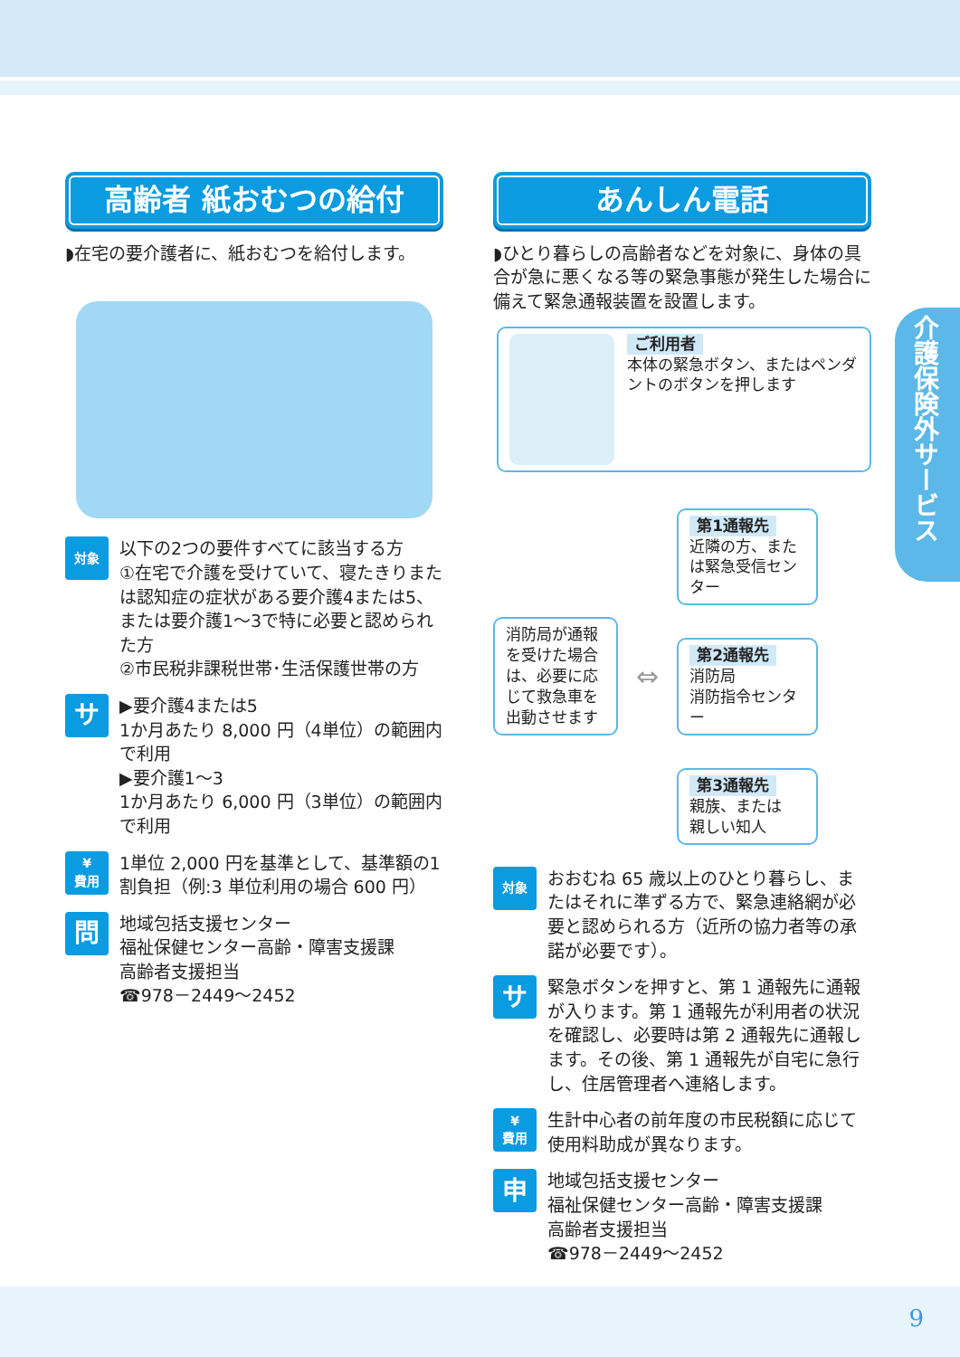介護保険外サービス
高齢者 紙おむつの給付
◗在宅の要介護者に、紙おむつを給付します。
対象
以下の2つの要件すべてに該当する方
①在宅で介護を受けていて、寝たきりまたは認知症の症状がある要介護4または5、または要介護1～3で特に必要と認められた方
②市民税非課税世帯･生活保護世帯の方
サ
▶要介護4または5
1か月あたり 8,000 円（4単位）の範囲内で利用
▶要介護1～3
1か月あたり 6,000 円（3単位）の範囲内で利用
¥
費用
1単位 2,000 円を基準として、基準額の1割負担（例:3 単位利用の場合 600 円）
問
地域包括支援センター
福祉保健センター高齢・障害支援課
高齢者支援担当
☎978－2449～2452
あんしん電話
◗ひとり暮らしの高齢者などを対象に、身体の具合が急に悪くなる等の緊急事態が発生した場合に備えて緊急通報装置を設置します。
ご利用者
本体の緊急ボタン、またはペンダントのボタンを押します
消防局が通報を受けた場合は、必要に応じて救急車を出動させます
⇔
第1通報先
近隣の方、または緊急受信センター
第2通報先
消防局
消防指令センター
第3通報先
親族、または
親しい知人
対象
おおむね 65 歳以上のひとり暮らし、またはそれに準ずる方で、緊急連絡網が必要と認められる方（近所の協力者等の承諾が必要です）。
サ
緊急ボタンを押すと、第 1 通報先に通報が入ります。第 1 通報先が利用者の状況を確認し、必要時は第 2 通報先に通報します。その後、第 1 通報先が自宅に急行し、住居管理者へ連絡します。
¥
費用
生計中心者の前年度の市民税額に応じて使用料助成が異なります。
申
地域包括支援センター
福祉保健センター高齢・障害支援課
高齢者支援担当
☎978－2449～2452
9